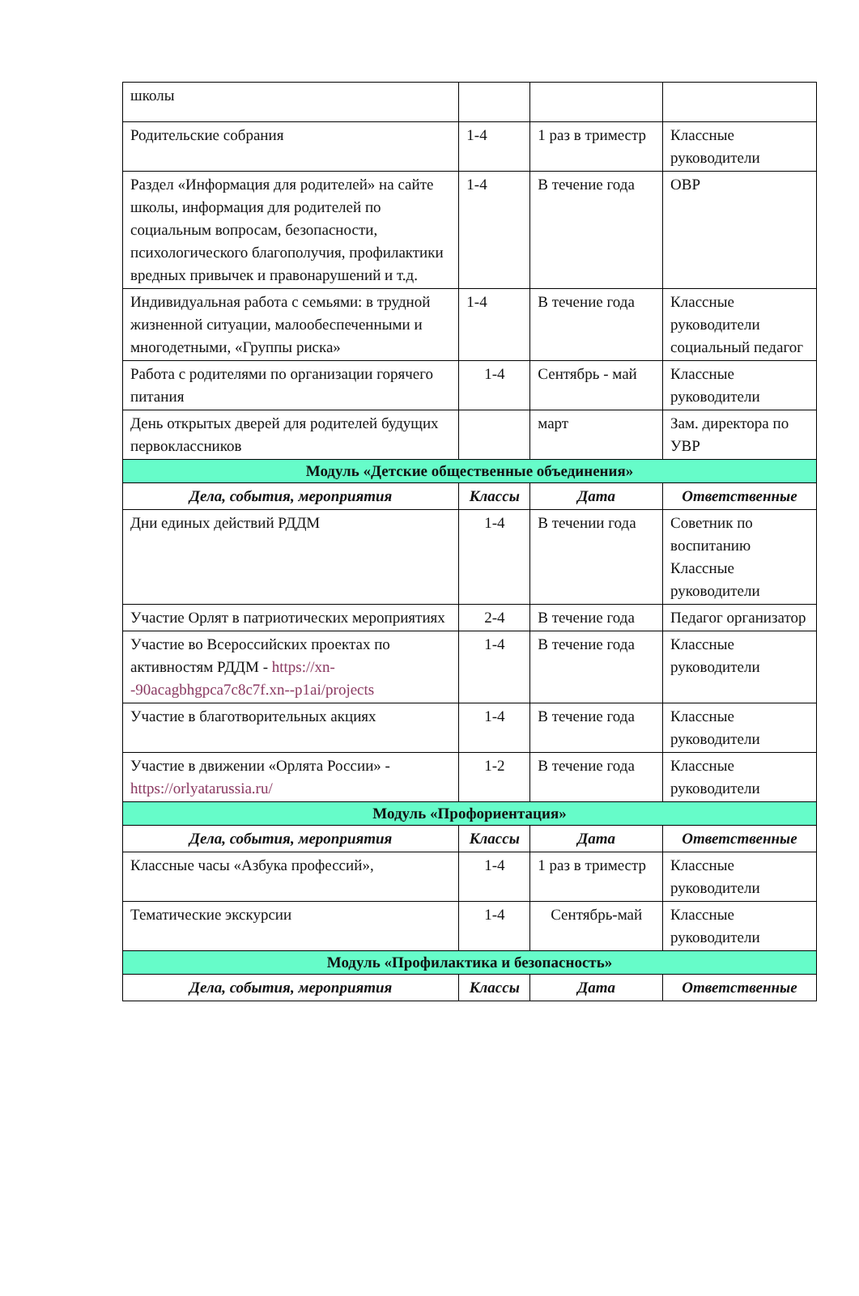| школы | | | |
| Родительские собрания | 1-4 | 1 раз в триместр | Классные руководители |
| Раздел «Информация для родителей» на сайте школы, информация для родителей по социальным вопросам, безопасности, психологического благополучия, профилактики вредных привычек и правонарушений и т.д. | 1-4 | В течение года | ОВР |
| Индивидуальная работа с семьями: в трудной жизненной ситуации, малообеспеченными и многодетными, «Группы риска» | 1-4 | В течение года | Классные руководители социальный педагог |
| Работа с родителями по организации горячего питания | 1-4 | Сентябрь - май | Классные руководители |
| День открытых дверей для родителей будущих первоклассников | | март | Зам. директора по УВР |
| Модуль «Детские общественные объединения» | | | |
| Дела, события, мероприятия | Классы | Дата | Ответственные |
| Дни единых действий РДДМ | 1-4 | В течении года | Советник по воспитанию Классные руководители |
| Участие Орлят в патриотических мероприятиях | 2-4 | В течение года | Педагог организатор |
| Участие во Всероссийских проектах по активностям РДДМ - https://xn--90acagbhgpca7c8c7f.xn--p1ai/projects | 1-4 | В течение года | Классные руководители |
| Участие в благотворительных акциях | 1-4 | В течение года | Классные руководители |
| Участие в движении «Орлята России» - https://orlyatarussia.ru/ | 1-2 | В течение года | Классные руководители |
| Модуль «Профориентация» | | | |
| Дела, события, мероприятия | Классы | Дата | Ответственные |
| Классные часы «Азбука профессий», | 1-4 | 1 раз в триместр | Классные руководители |
| Тематические экскурсии | 1-4 | Сентябрь-май | Классные руководители |
| Модуль «Профилактика и безопасность» | | | |
| Дела, события, мероприятия | Классы | Дата | Ответственные |